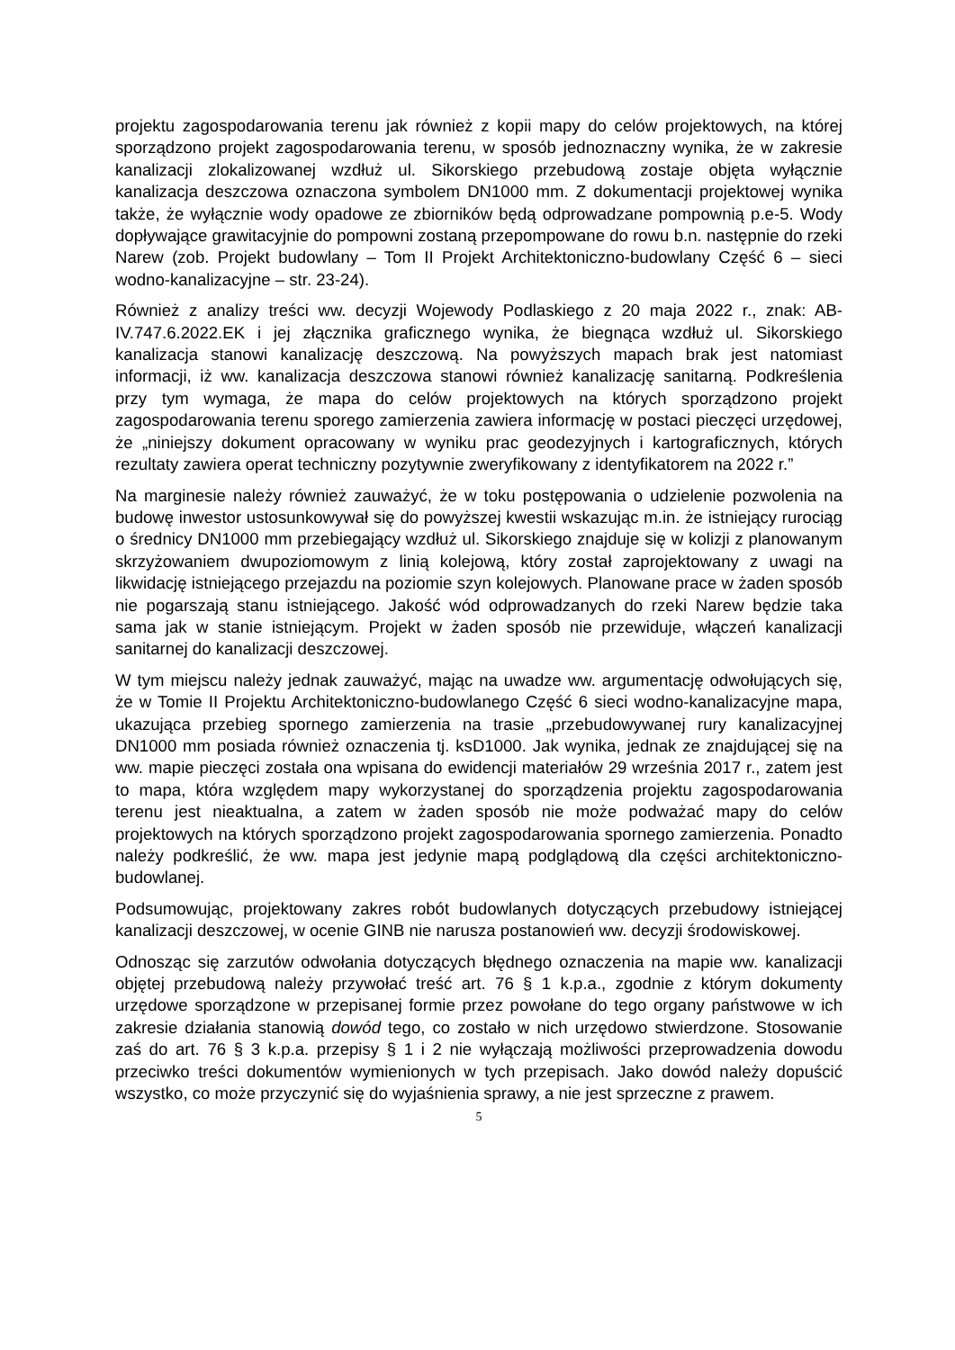projektu zagospodarowania terenu jak również z kopii mapy do celów projektowych, na której sporządzono projekt zagospodarowania terenu, w sposób jednoznaczny wynika, że w zakresie kanalizacji zlokalizowanej wzdłuż ul. Sikorskiego przebudową zostaje objęta wyłącznie kanalizacja deszczowa oznaczona symbolem DN1000 mm. Z dokumentacji projektowej wynika także, że wyłącznie wody opadowe ze zbiorników będą odprowadzane pompownią p.e-5. Wody dopływające grawitacyjnie do pompowni zostaną przepompowane do rowu b.n. następnie do rzeki Narew (zob. Projekt budowlany – Tom II Projekt Architektoniczno-budowlany Część 6 – sieci wodno-kanalizacyjne – str. 23-24).
Również z analizy treści ww. decyzji Wojewody Podlaskiego z 20 maja 2022 r., znak: AB-IV.747.6.2022.EK i jej złącznika graficznego wynika, że biegnąca wzdłuż ul. Sikorskiego kanalizacja stanowi kanalizację deszczową. Na powyższych mapach brak jest natomiast informacji, iż ww. kanalizacja deszczowa stanowi również kanalizację sanitarną. Podkreślenia przy tym wymaga, że mapa do celów projektowych na których sporządzono projekt zagospodarowania terenu sporego zamierzenia zawiera informację w postaci pieczęci urzędowej, że „niniejszy dokument opracowany w wyniku prac geodezyjnych i kartograficznych, których rezultaty zawiera operat techniczny pozytywnie zweryfikowany z identyfikatorem na 2022 r.”
Na marginesie należy również zauważyć, że w toku postępowania o udzielenie pozwolenia na budowę inwestor ustosunkowywał się do powyższej kwestii wskazując m.in. że istniejący rurociąg o średnicy DN1000 mm przebiegający wzdłuż ul. Sikorskiego znajduje się w kolizji z planowanym skrzyżowaniem dwupoziomowym z linią kolejową, który został zaprojektowany z uwagi na likwidację istniejącego przejazdu na poziomie szyn kolejowych. Planowane prace w żaden sposób nie pogarszają stanu istniejącego. Jakość wód odprowadzanych do rzeki Narew będzie taka sama jak w stanie istniejącym. Projekt w żaden sposób nie przewiduje, włączeń kanalizacji sanitarnej do kanalizacji deszczowej.
W tym miejscu należy jednak zauważyć, mając na uwadze ww. argumentację odwołujących się, że w Tomie II Projektu Architektoniczno-budowlanego Część 6 sieci wodno-kanalizacyjne mapa, ukazująca przebieg spornego zamierzenia na trasie „przebudowywanej rury kanalizacyjnej DN1000 mm posiada również oznaczenia tj. ksD1000. Jak wynika, jednak ze znajdującej się na ww. mapie pieczęci została ona wpisana do ewidencji materiałów 29 września 2017 r., zatem jest to mapa, która względem mapy wykorzystanej do sporządzenia projektu zagospodarowania terenu jest nieaktualna, a zatem w żaden sposób nie może podważać mapy do celów projektowych na których sporządzono projekt zagospodarowania spornego zamierzenia. Ponadto należy podkreślić, że ww. mapa jest jedynie mapą podglądową dla części architektoniczno-budowlanej.
Podsumowując, projektowany zakres robót budowlanych dotyczących przebudowy istniejącej kanalizacji deszczowej, w ocenie GINB nie narusza postanowień ww. decyzji środowiskowej.
Odnosząc się zarzutów odwołania dotyczących błędnego oznaczenia na mapie ww. kanalizacji objętej przebudową należy przywołać treść art. 76 § 1 k.p.a., zgodnie z którym dokumenty urzędowe sporządzone w przepisanej formie przez powołane do tego organy państwowe w ich zakresie działania stanowią dowód tego, co zostało w nich urzędowo stwierdzone. Stosowanie zaś do art. 76 § 3 k.p.a. przepisy § 1 i 2 nie wyłączają możliwości przeprowadzenia dowodu przeciwko treści dokumentów wymienionych w tych przepisach. Jako dowód należy dopuścić wszystko, co może przyczynić się do wyjaśnienia sprawy, a nie jest sprzeczne z prawem.
5